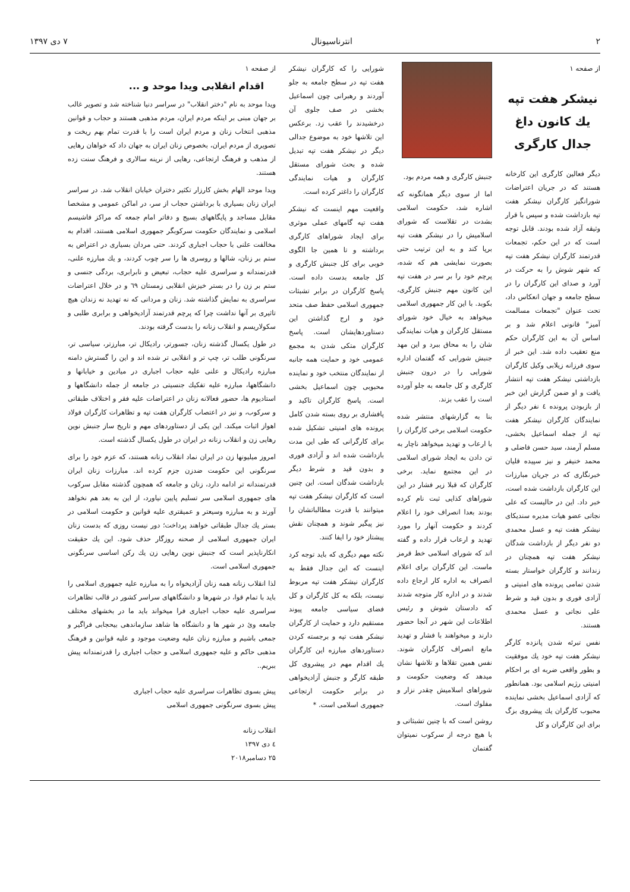۲ انترناسیونال ۷ دی ۱۳۹۷
از صفحه ۱
نیشکر هفت تپه
یك کانون داغ
جدال کارگری
دیگر فعالین کارگری این کارخانه هستند که در جریان اعتراضات شورانگیز کارگران نیشکر هفت تپه بازداشت شده و سپس با قرار وثیقه آزاد شده بودند. قابل توجه است که در این حکم، تجمعات قدرتمند کارگران نیشکر هفت تپه که شهر شوش را به حرکت در آورد و صدای این کارگران را در سطح جامعه و جهان انعکاس داد، تحت عنوان "تجمعات مسالمت آمیز" قانونی اعلام شد و بر اساس آن به این کارگران حکم منع تعقیب داده شد. این خبر از سوی فرزانه زیلابی وکیل کارگران بازداشتی نیشکر هفت تپه انتشار یافت و او ضمن گزارش این خبر از بازبودن پرونده ٤ نفر دیگر از نمایندگان کارگران نیشکر هفت تپه از جمله اسماعیل بخشی، مسلم آرمند، سید حسن فاضلی و محمد خنیفر و نیز سپیده قلیان خبرنگاری که در جریان مبارزات این کارگران بازداشت شده است، خبر داد. این در حالیست که علی نجاتی عضو هیات مدیره سندیکای نیشکر هفت تپه و عسل محمدی دو نفر دیگر از بازداشت شدگان نیشکر هفت تپه همچنان در زندانند و کارگران خواستار بسته شدن تمامی پرونده های امنیتی و آزادی فوری و بدون قید و شرط علی نجاتی و عسل محمدی هستند.
نفس تبرئه شدن پانزده کارگر نیشکر هفت تپه خود یك موفقیت و بطور واقعی ضربه ای بر احکام امنیتی رژیم اسلامی بود. همانطور که آزادی اسماعیل بخشی نماینده محبوب کارگران یك پیشروی بزگ برای این کارگران و کل
جنبش کارگری و همه مردم بود.
اما از سوی دیگر همانگونه که اشاره شد، حکومت اسلامی بشدت در تقلاست که شورای اسلامیش را در نیشکر هفت تپه برپا کند و به این ترتیب حتی بصورت نمایشی هم که شده، پرچم خود را بر سر در هفت تپه این کانون مهم جنبش کارگری، بکوبد. با این کار جمهوری اسلامی میخواهد به خیال خود شورای مستقل کارگران و هیات نمایندگی شان را به محاق ببرد و این مهد جنبش شورایی که گفتمان اداره شورایی را در درون جنبش کارگری و کل جامعه به جلو آورده است را عقب بزند.
بنا به گزارشهای منتشر شده حکومت اسلامی برخی کارگران را با ارعاب و تهدید میخواهد ناچار به تن دادن به ایجاد شورای اسلامی در این مجتمع نماید. برخی کارگران که قبلا زیر فشار در این شوراهای کذایی ثبت نام کرده بودند بعدا انصراف خود را اعلام کردند و حکومت آنهار را مورد تهدید و ارعاب قرار داده و گفته اند که شورای اسلامی خط قرمز ماست. این کارگران برای اعلام انصراف به اداره کار ارجاع داده شدند و در اداره کار متوجه شدند که دادستان شوش و رئیس اطلاعات این شهر در آنجا حضور دارند و میخواهند با فشار و تهدید مانع انصراف کارگران شوند. نفس همین تقلاها و تلاشها نشان میدهد که وضعیت حکومت و شوراهای اسلامیش چقدر نزار و مفلوك است.
روشن است که با چنین تشبثاتی و با هیچ درجه از سرکوب نمیتوان گفتمان
شورایی را که کارگران نیشکر هفت تپه در سطح جامعه به جلو آوردند و رهبرانی چون اسماعیل بخشی در صف جلوی آن درخشیدند را عقب زد. برعکس این تلاشها خود به موضوع جدالی دیگر در نیشکر هفت تپه تبدیل شده و بحث شورای مستقل کارگران و هیات نمایندگی کارگران را داغتر کرده است.
واقعیت مهم اینست که نیشکر هفت تپه گامهای عملی موثری برای ایجاد شوراهای کارگری برداشته و تا همین جا الگوی خوبی برای کل جنبش کارگری و کل جامعه بدست داده است. پاسخ کارگران در برابر تشبثات جمهوری اسلامی حفظ صف متحد خود و ارج گذاشتن این دستاوردهایشان است. پاسخ کارگران متکی شدن به مجمع عمومی خود و حمایت همه جانبه از نمایندگان منتخب خود و نماینده محبوبی چون اسماعیل بخشی است. پاسخ کارگران تاکید و پافشاری بر روی بسته شدن کامل پرونده های امنیتی تشکیل شده برای کارگرانی که طی این مدت بازداشت شده اند و آزادی فوری و بدون قید و شرط دیگر بازداشت شدگان است. این چنین است که کارگران نیشکر هفت تپه میتوانند با قدرت مطالباتشان را نیز پیگیر شوند و همچنان نقش پیشتاز خود را ایفا کنند.
نکته مهم دیگری که باید توجه کرد اینست که این جدال فقط به کارگران نیشکر هفت تپه مربوط نیست، بلکه به کل کارگران و کل فضای سیاسی جامعه پیوند مستقیم دارد و حمایت از کارگران نیشکر هفت تپه و برجسته کردن دستاوردهای مبارزه این کارگران یك اقدام مهم در پیشروی کل طبقه کارگر و جنبش آزادیخواهی در برابر حکومت ارتجاعی جمهوری اسلامی است. *
از صفحه ۱
اقدام انقلابی ویدا موحد و ...
ویدا موحد به نام "دختر انقلاب" در سراسر دنیا شناخته شد و تصویر غالب بر جهان مبنی بر اینکه مردم ایران، مردم مذهبی هستند و حجاب و قوانین مذهبی انتخاب زنان و مردم ایران است را با قدرت تمام بهم ریخت و تصویری از مردم ایران، بخصوص زنان ایران به جهان داد که خواهان رهایی از مذهب و فرهنگ ارتجاعی، رهایی از نرینه سالاری و فرهنگ سنت زده هستند.
ویدا موحد الهام بخش کارزار تکثیر دختران خیابان انقلاب شد. در سراسر ایران زنان بسیاری با برداشتن حجاب از سر، در اماکن عمومی و مشخصا مقابل مساجد و پایگاههای بسیج و دفاتر امام جمعه که مراکز فاشیسم اسلامی و نمایندگان حکومت سرکوبگر جمهوری اسلامی هستند، اقدام به مخالفت علنی با حجاب اجباری کردند. حتی مردان بسیاری در اعتراض به ستم بر زنان، شالها و روسری ها را سر چوب کردند، و یك مبارزه علنی، قدرتمندانه و سراسری علیه حجاب، تبعیض و نابرابری، بردگی جنسی و ستم بر زن را در بستر خیزش انقلابی زمستان ٦٩ و در خلال اعتراضات سراسری به نمایش گذاشته شد. زنان و مردانی که نه تهدید نه زندان هیچ تاثیری بر آنها نداشت چرا که پرچم قدرتمند آزادیخواهی و برابری طلبی و سکولاریسم و انقلاب زنانه را بدست گرفته بودند.
در طول یکسال گذشته زنان، جسورتر، رادیکال تر، مبارزتر، سیاسی تر، سرنگونی طلب تر، چپ تر و انقلابی تر شده اند و این را گسترش دامنه مبارزه رادیکال و علنی علیه حجاب اجباری در میادین و خیابانها و دانشگاهها، مبارزه علیه تفکیك جنسیتی در جامعه از جمله دانشگاهها و استادیوم ها، حضور فعالانه زنان در اعتراضات علیه فقر و اختلاف طبقاتی و سرکوب، و نیز در اعتصاب کارگران هفت تپه و تظاهرات کارگران فولاد اهواز اثبات میکند. این یکی از دستاوردهای مهم و تاریخ ساز جنبش نوین رهایی زن و انقلاب زنانه در ایران در طول یکسال گذشته است.
امروز میلیونها زن در ایران نماد انقلاب زنانه هستند، که عزم خود را برای سرنگونی این حکومت ضدزن جزم کرده اند. مبارزات زنان ایران قدرتمندانه تر ادامه دارد، زنان و جامعه که همچون گذشته مقابل سرکوب های جمهوری اسلامی سر تسلیم پایین نیاورد، از این به بعد هم نخواهد آورند و به مبارزه وسیعتر و عمیقتری علیه قوانین و حکومت اسلامی در بستر یك جدال طبقاتی خواهند پرداخت؛ دور نیست روزی که بدست زنان ایران جمهوری اسلامی از صحنه روزگار حذف شود. این یك حقیقت انکارناپذیر است که جنبش نوین رهایی زن یك رکن اساسی سرنگونی جمهوری اسلامی است.
لذا انقلاب زنانه همه زنان آزادیخواه را به مبارزه علیه جمهوری اسلامی را باید با تمام قوا، در شهرها و دانشگاههای سراسر کشور در قالب تظاهرات سراسری علیه حجاب اجباری فرا میخواند باید ما در بخشهای مختلف جامعه وئ در شهر ها و دانشگاه ها شاهد سازماندهی بیحجابی فراگیر و جمعی باشیم و مبارزه زنان علیه وضعیت موجود و علیه قوانین و فرهنگ مذهبی حاکم و علیه جمهوری اسلامی و حجاب اجباری را قدرتمندانه پیش ببریم..
پیش بسوی تظاهرات سراسری علیه حجاب اجباری
پیش بسوی سرنگونی جمهوری اسلامی
انقلاب زنانه
٤ دی ۱۳۹۷
۲۵ دسامبر۲۰۱۸